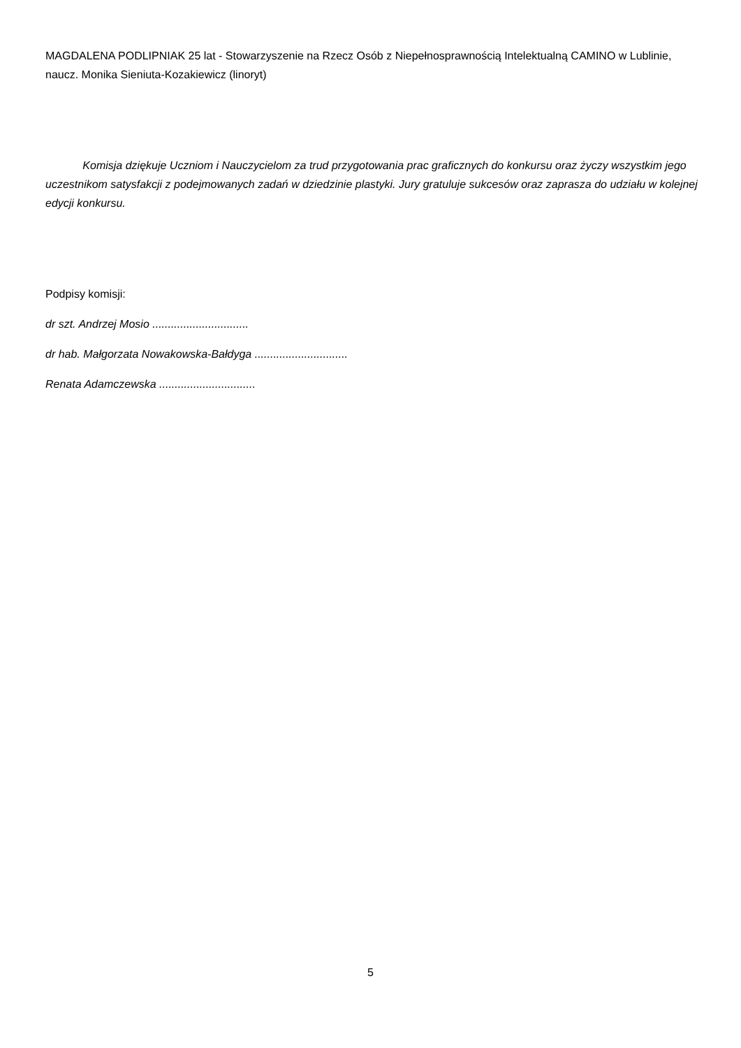MAGDALENA PODLIPNIAK 25 lat - Stowarzyszenie na Rzecz Osób z Niepełnosprawnością Intelektualną CAMINO w Lublinie, naucz. Monika Sieniuta-Kozakiewicz (linoryt)
Komisja dziękuje Uczniom i Nauczycielom za trud przygotowania prac graficznych do konkursu oraz życzy wszystkim jego uczestnikom satysfakcji z podejmowanych zadań w dziedzinie plastyki. Jury gratuluje sukcesów oraz zaprasza do udziału w kolejnej edycji konkursu.
Podpisy komisji:
dr szt. Andrzej Mosio ...............................
dr hab. Małgorzata Nowakowska-Bałdyga ..............................
Renata Adamczewska ...............................
5